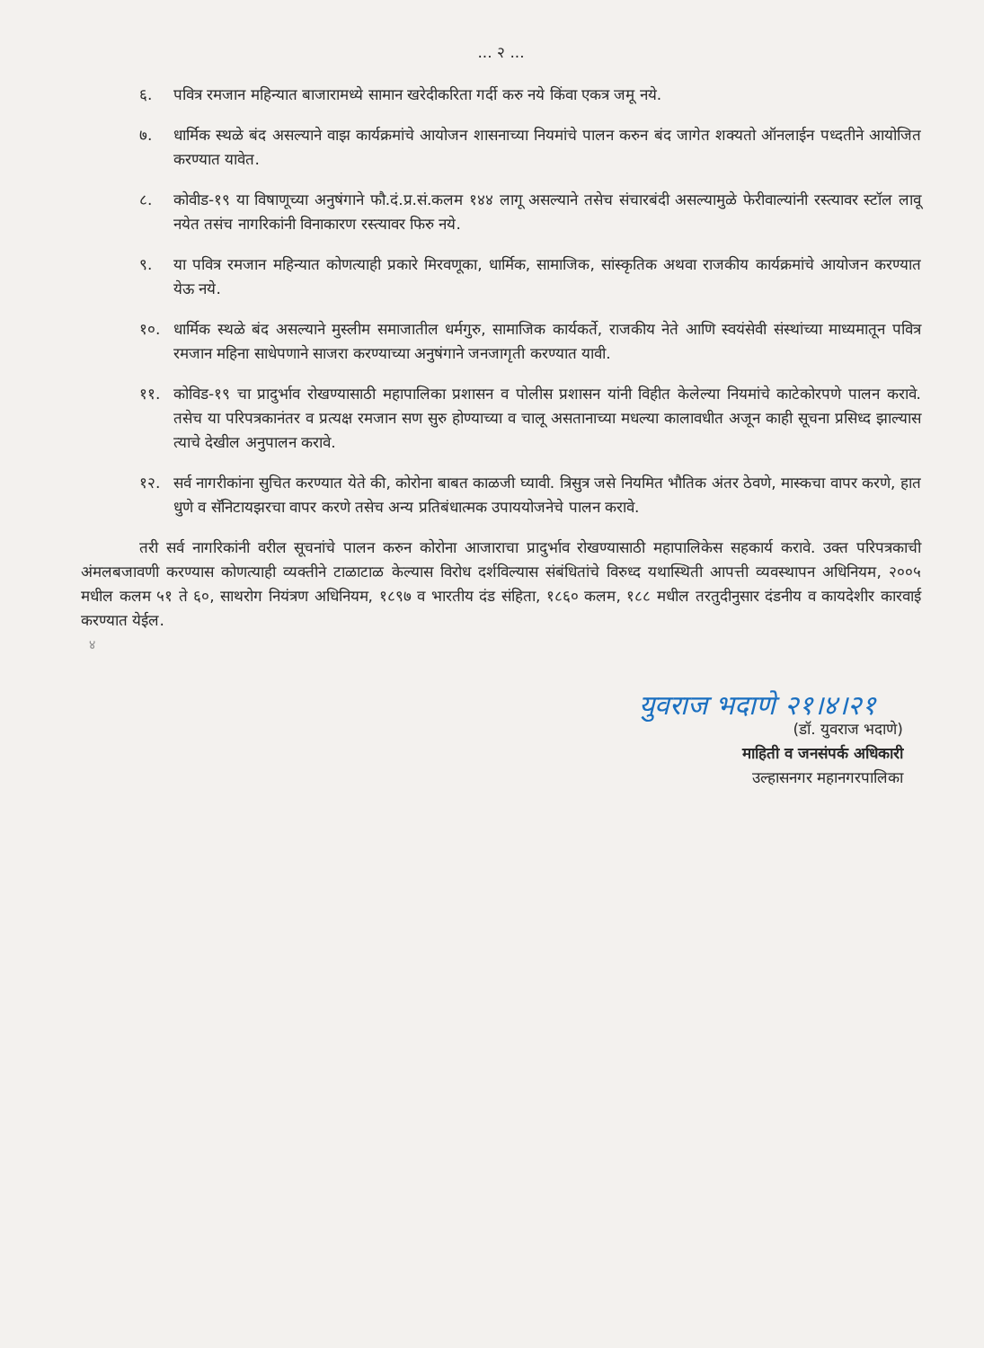... २ ...
६. पवित्र रमजान महिन्यात बाजारामध्ये सामान खरेदीकरिता गर्दी करु नये किंवा एकत्र जमू नये.
७. धार्मिक स्थळे बंद असल्याने वाझ कार्यक्रमांचे आयोजन शासनाच्या नियमांचे पालन करुन बंद जागेत शक्यतो ऑनलाईन पध्दतीने आयोजित करण्यात यावेत.
८. कोवीड-१९ या विषाणूच्या अनुषंगाने फौ.दं.प्र.सं.कलम १४४ लागू असल्याने तसेच संचारबंदी असल्यामुळे फेरीवाल्यांनी रस्त्यावर स्टॉल लावू नयेत तसंच नागरिकांनी विनाकारण रस्त्यावर फिरु नये.
९. या पवित्र रमजान महिन्यात कोणत्याही प्रकारे मिरवणूका, धार्मिक, सामाजिक, सांस्कृतिक अथवा राजकीय कार्यक्रमांचे आयोजन करण्यात येऊ नये.
१०. धार्मिक स्थळे बंद असल्याने मुस्लीम समाजातील धर्मगुरु, सामाजिक कार्यकर्ते, राजकीय नेते आणि स्वयंसेवी संस्थांच्या माध्यमातून पवित्र रमजान महिना साधेपणाने साजरा करण्याच्या अनुषंगाने जनजागृती करण्यात यावी.
११. कोविड-१९ चा प्रादुर्भाव रोखण्यासाठी महापालिका प्रशासन व पोलीस प्रशासन यांनी विहीत केलेल्या नियमांचे काटेकोरपणे पालन करावे. तसेच या परिपत्रकानंतर व प्रत्यक्ष रमजान सण सुरु होण्याच्या व चालू असतानाच्या मधल्या कालावधीत अजून काही सूचना प्रसिध्द झाल्यास त्याचे देखील अनुपालन करावे.
१२. सर्व नागरीकांना सुचित करण्यात येते की, कोरोना बाबत काळजी घ्यावी. त्रिसुत्र जसे नियमित भौतिक अंतर ठेवणे, मास्कचा वापर करणे, हात धुणे व सॅनिटायझरचा वापर करणे तसेच अन्य प्रतिबंधात्मक उपाययोजनेचे पालन करावे.
तरी सर्व नागरिकांनी वरील सूचनांचे पालन करुन कोरोना आजाराचा प्रादुर्भाव रोखण्यासाठी महापालिकेस सहकार्य करावे. उक्त परिपत्रकाची अंमलबजावणी करण्यास कोणत्याही व्यक्तीने टाळाटाळ केल्यास विरोध दर्शविल्यास संबंधितांचे विरुध्द यथास्थिती आपत्ती व्यवस्थापन अधिनियम, २००५ मधील कलम ५१ ते ६०, साथरोग नियंत्रण अधिनियम, १८९७ व भारतीय दंड संहिता, १८६० कलम, १८८ मधील तरतुदीनुसार दंडनीय व कायदेशीर कारवाई करण्यात येईल.
४
युवराज भदाणे २१।४।२१
(डॉ. युवराज भदाणे)
माहिती व जनसंपर्क अधिकारी
उल्हासनगर महानगरपालिका